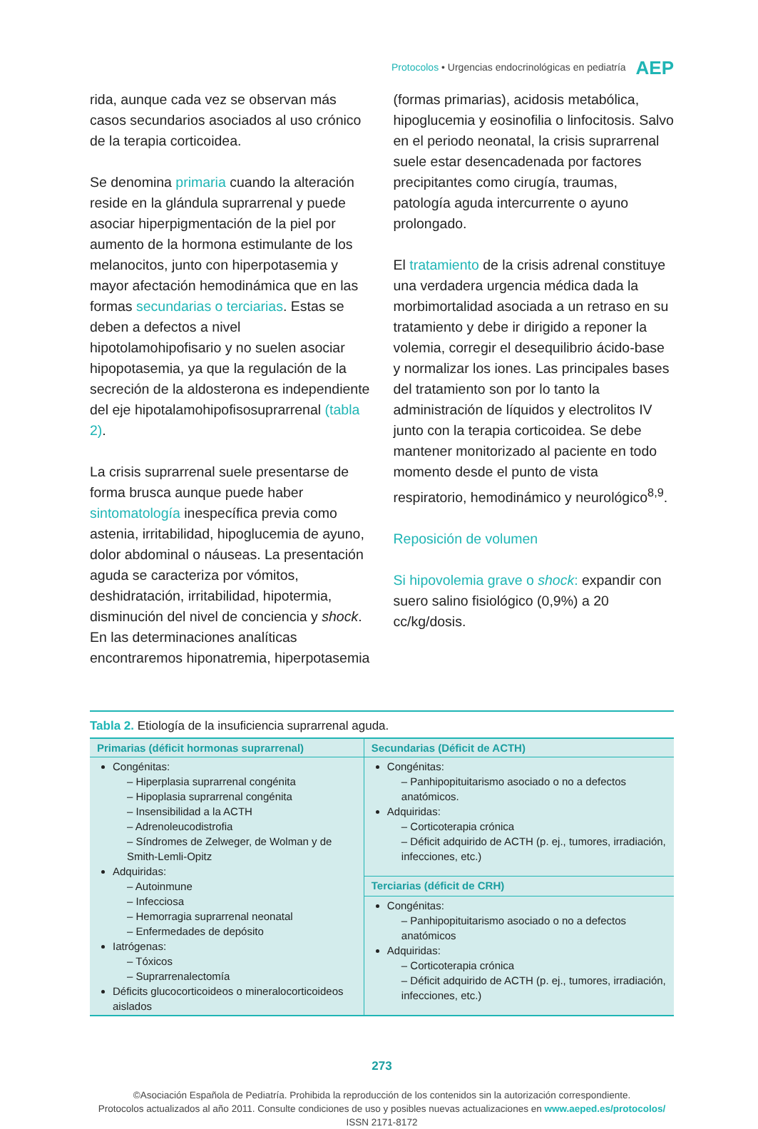Protocolos • Urgencias endocrinológicas en pediatría AEP
rida, aunque cada vez se observan más casos secundarios asociados al uso crónico de la terapia corticoidea.
Se denomina primaria cuando la alteración reside en la glándula suprarrenal y puede asociar hiperpigmentación de la piel por aumento de la hormona estimulante de los melanocitos, junto con hiperpotasemia y mayor afectación hemodinámica que en las formas secundarias o terciarias. Estas se deben a defectos a nivel hipotolamohipofisario y no suelen asociar hipopotasemia, ya que la regulación de la secreción de la aldosterona es independiente del eje hipotalamohipofisosuprarrenal (tabla 2).
La crisis suprarrenal suele presentarse de forma brusca aunque puede haber sintomatología inespecífica previa como astenia, irritabilidad, hipoglucemia de ayuno, dolor abdominal o náuseas. La presentación aguda se caracteriza por vómitos, deshidratación, irritabilidad, hipotermia, disminución del nivel de conciencia y shock. En las determinaciones analíticas encontraremos hiponatremia, hiperpotasemia
(formas primarias), acidosis metabólica, hipoglucemia y eosinofilia o linfocitosis. Salvo en el periodo neonatal, la crisis suprarrenal suele estar desencadenada por factores precipitantes como cirugía, traumas, patología aguda intercurrente o ayuno prolongado.
El tratamiento de la crisis adrenal constituye una verdadera urgencia médica dada la morbimortalidad asociada a un retraso en su tratamiento y debe ir dirigido a reponer la volemia, corregir el desequilibrio ácido-base y normalizar los iones. Las principales bases del tratamiento son por lo tanto la administración de líquidos y electrolitos IV junto con la terapia corticoidea. Se debe mantener monitorizado al paciente en todo momento desde el punto de vista respiratorio, hemodinámico y neurológico<sup>8,9</sup>.
Reposición de volumen
Si hipovolemia grave o shock: expandir con suero salino fisiológico (0,9%) a 20 cc/kg/dosis.
Tabla 2. Etiología de la insuficiencia suprarrenal aguda.
| Primarias (déficit hormonas suprarrenal) | Secundarias (Déficit de ACTH) |
| --- | --- |
| Congénitas: – Hiperplasia suprarrenal congénita – Hipoplasia suprarrenal congénita – Insensibilidad a la ACTH – Adrenoleucodistrofia – Síndromes de Zelweger, de Wolman y de Smith-Lemli-Opitz Adquiridas: – Autoinmune – Infecciosa – Hemorragia suprarrenal neonatal – Enfermedades de depósito Iatrógenas: – Tóxicos – Suprarrenalectomía Déficits glucocorticoideos o mineralocorticoideos aislados | Congénitas: – Panhipopituitarismo asociado o no a defectos anatómicos. Adquiridas: – Corticoterapia crónica – Déficit adquirido de ACTH (p. ej., tumores, irradiación, infecciones, etc.) |
| | Terciarias (déficit de CRH) |
| | Congénitas: – Panhipopituitarismo asociado o no a defectos anatómicos Adquiridas: – Corticoterapia crónica – Déficit adquirido de ACTH (p. ej., tumores, irradiación, infecciones, etc.) |
273
©Asociación Española de Pediatría. Prohibida la reproducción de los contenidos sin la autorización correspondiente.
Protocolos actualizados al año 2011. Consulte condiciones de uso y posibles nuevas actualizaciones en www.aeped.es/protocolos/
ISSN 2171-8172